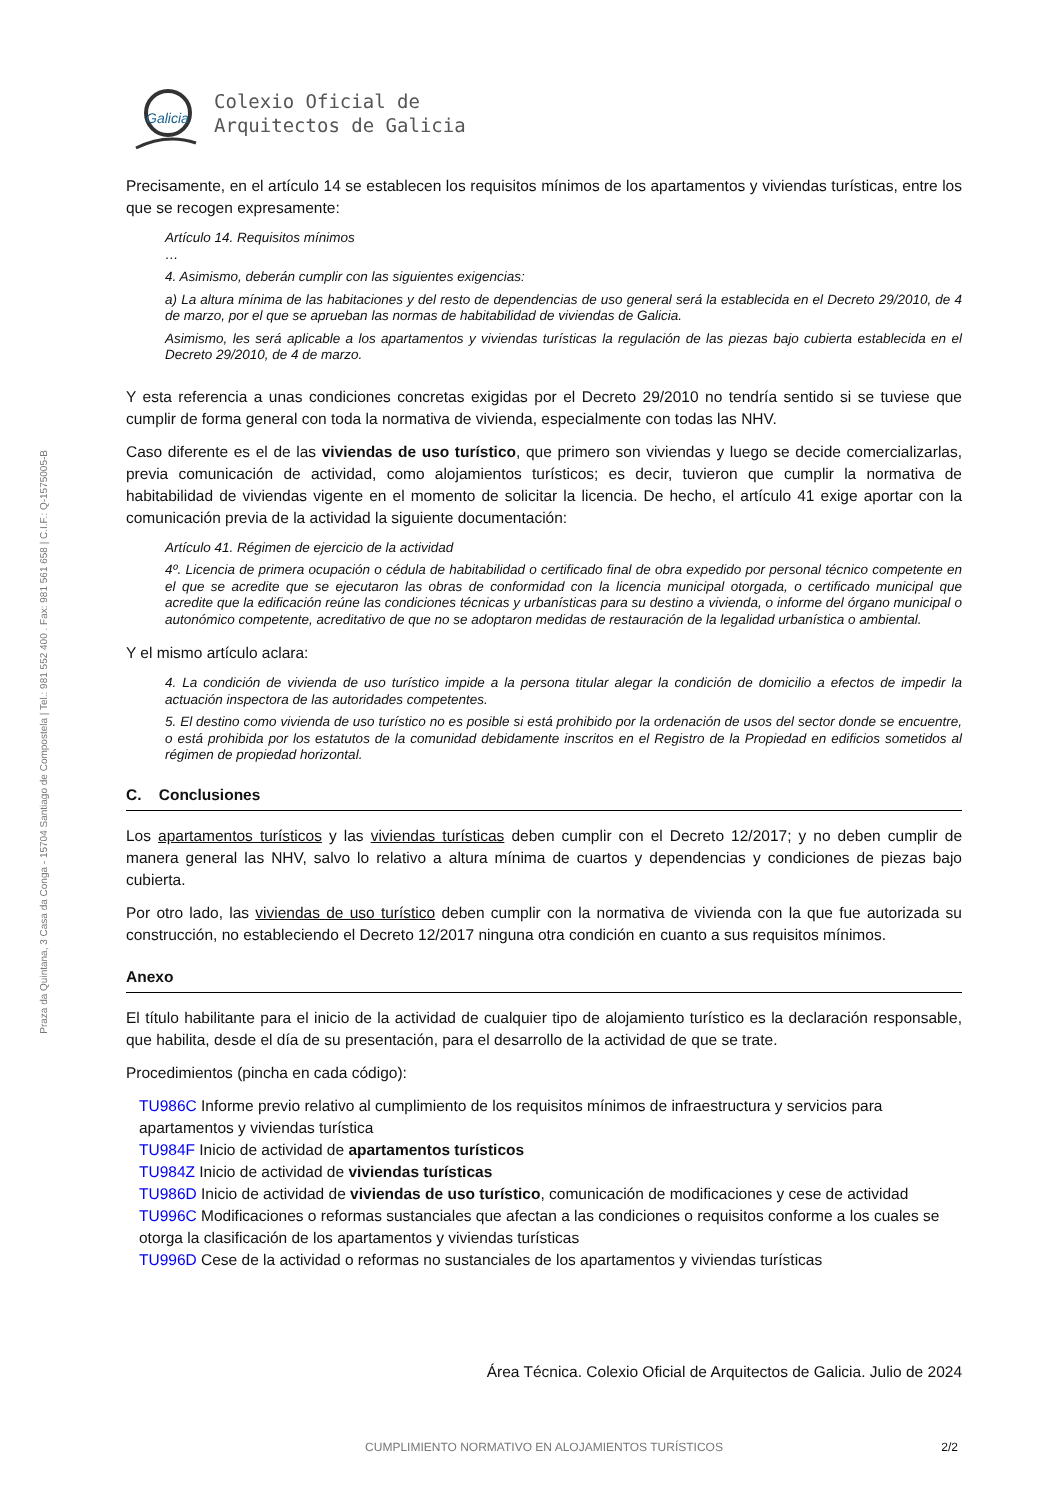Praza da Quintana, 3 Casa da Conga - 15704 Santiago de Compostela | Tel.: 981 552 400 . Fax: 981 561 658 | C.I.F.: Q-1575005-B
Galicia
Colexio Oficial de
Arquitectos de Galicia
Precisamente, en el artículo 14 se establecen los requisitos mínimos de los apartamentos y viviendas turísticas, entre los que se recogen expresamente:
Artículo 14. Requisitos mínimos
…
4. Asimismo, deberán cumplir con las siguientes exigencias:
a) La altura mínima de las habitaciones y del resto de dependencias de uso general será la establecida en el Decreto 29/2010, de 4 de marzo, por el que se aprueban las normas de habitabilidad de viviendas de Galicia.
Asimismo, les será aplicable a los apartamentos y viviendas turísticas la regulación de las piezas bajo cubierta establecida en el Decreto 29/2010, de 4 de marzo.
Y esta referencia a unas condiciones concretas exigidas por el Decreto 29/2010 no tendría sentido si se tuviese que cumplir de forma general con toda la normativa de vivienda, especialmente con todas las NHV.
Caso diferente es el de las viviendas de uso turístico, que primero son viviendas y luego se decide comercializarlas, previa comunicación de actividad, como alojamientos turísticos; es decir, tuvieron que cumplir la normativa de habitabilidad de viviendas vigente en el momento de solicitar la licencia. De hecho, el artículo 41 exige aportar con la comunicación previa de la actividad la siguiente documentación:
Artículo 41. Régimen de ejercicio de la actividad
4º. Licencia de primera ocupación o cédula de habitabilidad o certificado final de obra expedido por personal técnico competente en el que se acredite que se ejecutaron las obras de conformidad con la licencia municipal otorgada, o certificado municipal que acredite que la edificación reúne las condiciones técnicas y urbanísticas para su destino a vivienda, o informe del órgano municipal o autonómico competente, acreditativo de que no se adoptaron medidas de restauración de la legalidad urbanística o ambiental.
Y el mismo artículo aclara:
4. La condición de vivienda de uso turístico impide a la persona titular alegar la condición de domicilio a efectos de impedir la actuación inspectora de las autoridades competentes.
5. El destino como vivienda de uso turístico no es posible si está prohibido por la ordenación de usos del sector donde se encuentre, o está prohibida por los estatutos de la comunidad debidamente inscritos en el Registro de la Propiedad en edificios sometidos al régimen de propiedad horizontal.
C. Conclusiones
Los apartamentos turísticos y las viviendas turísticas deben cumplir con el Decreto 12/2017; y no deben cumplir de manera general las NHV, salvo lo relativo a altura mínima de cuartos y dependencias y condiciones de piezas bajo cubierta.
Por otro lado, las viviendas de uso turístico deben cumplir con la normativa de vivienda con la que fue autorizada su construcción, no estableciendo el Decreto 12/2017 ninguna otra condición en cuanto a sus requisitos mínimos.
Anexo
El título habilitante para el inicio de la actividad de cualquier tipo de alojamiento turístico es la declaración responsable, que habilita, desde el día de su presentación, para el desarrollo de la actividad de que se trate.
Procedimientos (pincha en cada código):
TU986C Informe previo relativo al cumplimiento de los requisitos mínimos de infraestructura y servicios para apartamentos y viviendas turística
TU984F Inicio de actividad de apartamentos turísticos
TU984Z Inicio de actividad de viviendas turísticas
TU986D Inicio de actividad de viviendas de uso turístico, comunicación de modificaciones y cese de actividad
TU996C Modificaciones o reformas sustanciales que afectan a las condiciones o requisitos conforme a los cuales se otorga la clasificación de los apartamentos y viviendas turísticas
TU996D Cese de la actividad o reformas no sustanciales de los apartamentos y viviendas turísticas
Área Técnica. Colexio Oficial de Arquitectos de Galicia. Julio de 2024
CUMPLIMIENTO NORMATIVO EN ALOJAMIENTOS TURÍSTICOS 2/2